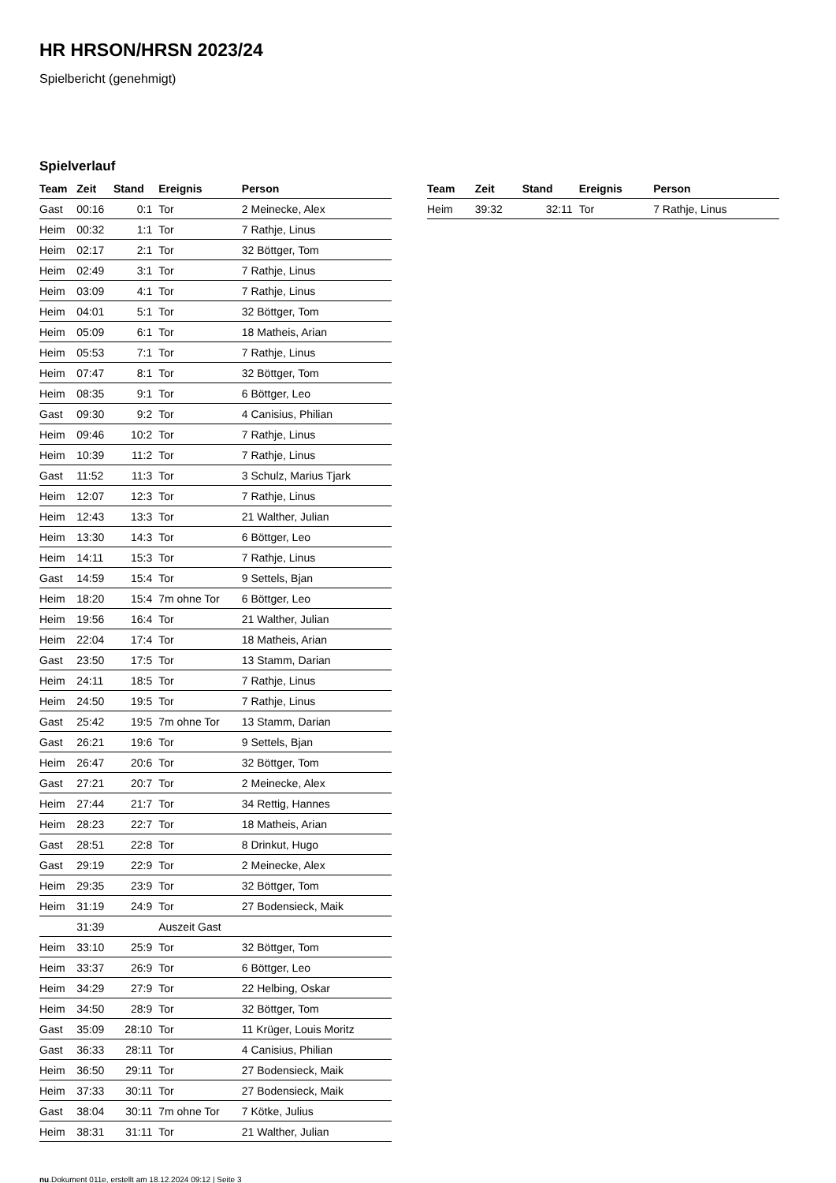HR HRSON/HRSN 2023/24
Spielbericht (genehmigt)
Spielverlauf
| Team | Zeit | Stand | Ereignis | Person |
| --- | --- | --- | --- | --- |
| Gast | 00:16 | 0:1 | Tor | 2 Meinecke, Alex |
| Heim | 00:32 | 1:1 | Tor | 7 Rathje, Linus |
| Heim | 02:17 | 2:1 | Tor | 32 Böttger, Tom |
| Heim | 02:49 | 3:1 | Tor | 7 Rathje, Linus |
| Heim | 03:09 | 4:1 | Tor | 7 Rathje, Linus |
| Heim | 04:01 | 5:1 | Tor | 32 Böttger, Tom |
| Heim | 05:09 | 6:1 | Tor | 18 Matheis, Arian |
| Heim | 05:53 | 7:1 | Tor | 7 Rathje, Linus |
| Heim | 07:47 | 8:1 | Tor | 32 Böttger, Tom |
| Heim | 08:35 | 9:1 | Tor | 6 Böttger, Leo |
| Gast | 09:30 | 9:2 | Tor | 4 Canisius, Philian |
| Heim | 09:46 | 10:2 | Tor | 7 Rathje, Linus |
| Heim | 10:39 | 11:2 | Tor | 7 Rathje, Linus |
| Gast | 11:52 | 11:3 | Tor | 3 Schulz, Marius Tjark |
| Heim | 12:07 | 12:3 | Tor | 7 Rathje, Linus |
| Heim | 12:43 | 13:3 | Tor | 21 Walther, Julian |
| Heim | 13:30 | 14:3 | Tor | 6 Böttger, Leo |
| Heim | 14:11 | 15:3 | Tor | 7 Rathje, Linus |
| Gast | 14:59 | 15:4 | Tor | 9 Settels, Bjan |
| Heim | 18:20 | 15:4 | 7m ohne Tor | 6 Böttger, Leo |
| Heim | 19:56 | 16:4 | Tor | 21 Walther, Julian |
| Heim | 22:04 | 17:4 | Tor | 18 Matheis, Arian |
| Gast | 23:50 | 17:5 | Tor | 13 Stamm, Darian |
| Heim | 24:11 | 18:5 | Tor | 7 Rathje, Linus |
| Heim | 24:50 | 19:5 | Tor | 7 Rathje, Linus |
| Gast | 25:42 | 19:5 | 7m ohne Tor | 13 Stamm, Darian |
| Gast | 26:21 | 19:6 | Tor | 9 Settels, Bjan |
| Heim | 26:47 | 20:6 | Tor | 32 Böttger, Tom |
| Gast | 27:21 | 20:7 | Tor | 2 Meinecke, Alex |
| Heim | 27:44 | 21:7 | Tor | 34 Rettig, Hannes |
| Heim | 28:23 | 22:7 | Tor | 18 Matheis, Arian |
| Gast | 28:51 | 22:8 | Tor | 8 Drinkut, Hugo |
| Gast | 29:19 | 22:9 | Tor | 2 Meinecke, Alex |
| Heim | 29:35 | 23:9 | Tor | 32 Böttger, Tom |
| Heim | 31:19 | 24:9 | Tor | 27 Bodensieck, Maik |
| | 31:39 | | Auszeit Gast | |
| Heim | 33:10 | 25:9 | Tor | 32 Böttger, Tom |
| Heim | 33:37 | 26:9 | Tor | 6 Böttger, Leo |
| Heim | 34:29 | 27:9 | Tor | 22 Helbing, Oskar |
| Heim | 34:50 | 28:9 | Tor | 32 Böttger, Tom |
| Gast | 35:09 | 28:10 | Tor | 11 Krüger, Louis Moritz |
| Gast | 36:33 | 28:11 | Tor | 4 Canisius, Philian |
| Heim | 36:50 | 29:11 | Tor | 27 Bodensieck, Maik |
| Heim | 37:33 | 30:11 | Tor | 27 Bodensieck, Maik |
| Gast | 38:04 | 30:11 | 7m ohne Tor | 7 Kötke, Julius |
| Heim | 38:31 | 31:11 | Tor | 21 Walther, Julian |
| Team | Zeit | Stand | Ereignis | Person |
| --- | --- | --- | --- | --- |
| Heim | 39:32 | 32:11 | Tor | 7 Rathje, Linus |
nu.Dokument 011e, erstellt am 18.12.2024 09:12 | Seite 3